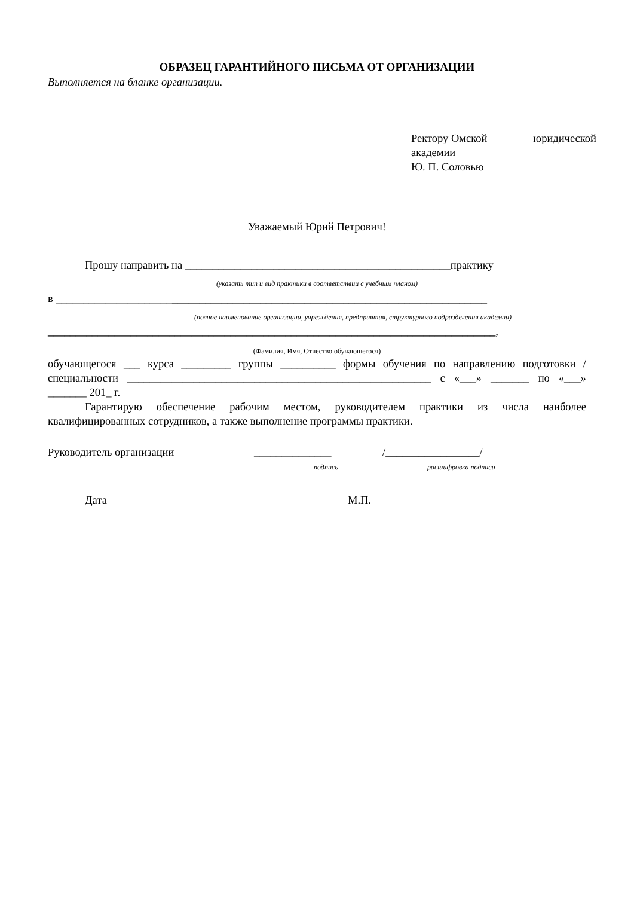ОБРАЗЕЦ ГАРАНТИЙНОГО ПИСЬМА ОТ ОРГАНИЗАЦИИ
Выполняется на бланке организации.
Ректору Омской юридической
академии
Ю. П. Соловью
Уважаемый Юрий Петрович!
Прошу направить на ________________________________________________практику
(указать тип и вид практики в соответствии с учебным планом)
в ______________________________________________________________________________
(полное наименование организации, учреждения, предприятия, структурного подразделения академии)
_________________________________________________________________________________,
(Фамилия, Имя, Отчество обучающегося)
обучающегося ___ курса _________ группы __________ формы обучения по направлению подготовки /специальности _______________________________________________________ с «___» _______ по «___» _______ 201_ г.
Гарантирую обеспечение рабочим местом, руководителем практики из числа наиболее квалифицированных сотрудников, а также выполнение программы практики.
Руководитель организации ______________ /_________________/
подпись расшифровка подписи
Дата М.П.